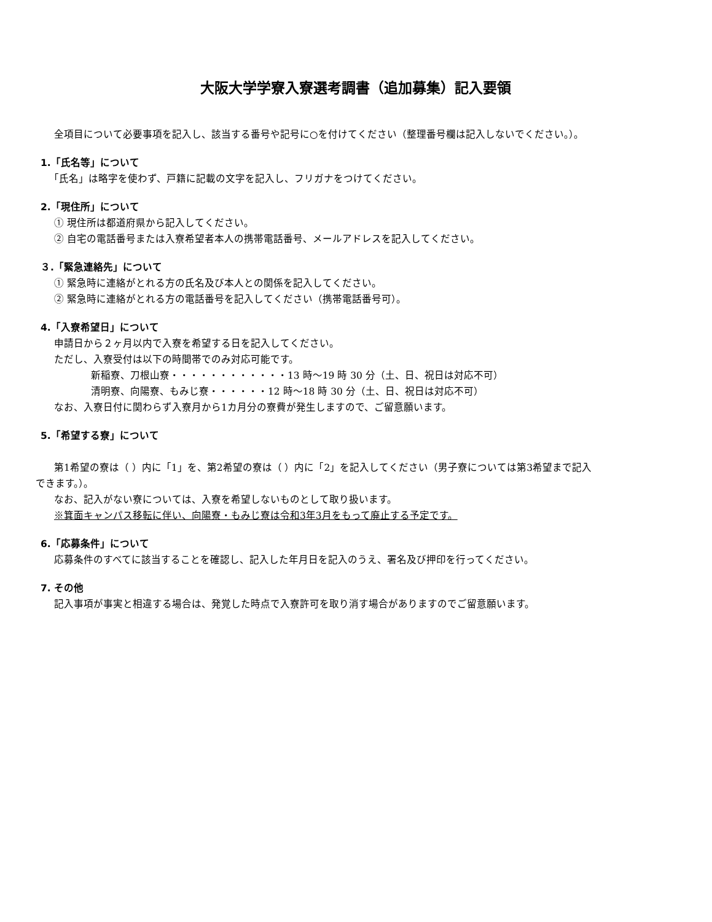大阪大学学寮入寮選考調書（追加募集）記入要領
全項目について必要事項を記入し、該当する番号や記号に○を付けてください（整理番号欄は記入しないでください。）。
1.「氏名等」について
「氏名」は略字を使わず、戸籍に記載の文字を記入し、フリガナをつけてください。
2.「現住所」について
① 現住所は都道府県から記入してください。
② 自宅の電話番号または入寮希望者本人の携帯電話番号、メールアドレスを記入してください。
３.「緊急連絡先」について
① 緊急時に連絡がとれる方の氏名及び本人との関係を記入してください。
② 緊急時に連絡がとれる方の電話番号を記入してください（携帯電話番号可）。
4.「入寮希望日」について
申請日から２ヶ月以内で入寮を希望する日を記入してください。
ただし、入寮受付は以下の時間帯でのみ対応可能です。
新稲寮、刀根山寮・・・・・・・・・・・・13 時～19 時 30 分（土、日、祝日は対応不可）
清明寮、向陽寮、もみじ寮・・・・・・12 時～18 時 30 分（土、日、祝日は対応不可）
なお、入寮日付に関わらず入寮月から1カ月分の寮費が発生しますので、ご留意願います。
5.「希望する寮」について
第1希望の寮は（ ）内に「1」を、第2希望の寮は（ ）内に「2」を記入してください（男子寮については第3希望まで記入
できます。）。
なお、記入がない寮については、入寮を希望しないものとして取り扱います。
※箕面キャンパス移転に伴い、向陽寮・もみじ寮は令和3年3月をもって廃止する予定です。
6.「応募条件」について
応募条件のすべてに該当することを確認し、記入した年月日を記入のうえ、署名及び押印を行ってください。
7. その他
記入事項が事実と相違する場合は、発覚した時点で入寮許可を取り消す場合がありますのでご留意願います。